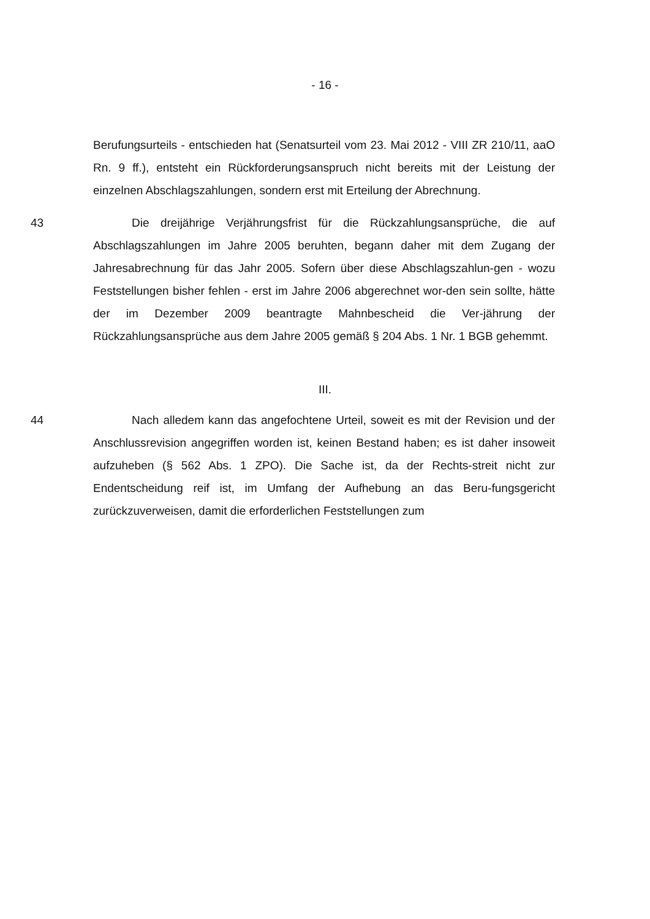- 16 -
Berufungsurteils - entschieden hat (Senatsurteil vom 23. Mai 2012 - VIII ZR 210/11, aaO Rn. 9 ff.), entsteht ein Rückforderungsanspruch nicht bereits mit der Leistung der einzelnen Abschlagszahlungen, sondern erst mit Erteilung der Abrechnung.
43 Die dreijährige Verjährungsfrist für die Rückzahlungsansprüche, die auf Abschlagszahlungen im Jahre 2005 beruhten, begann daher mit dem Zugang der Jahresabrechnung für das Jahr 2005. Sofern über diese Abschlagszahlun-gen - wozu Feststellungen bisher fehlen - erst im Jahre 2006 abgerechnet wor-den sein sollte, hätte der im Dezember 2009 beantragte Mahnbescheid die Ver-jährung der Rückzahlungsansprüche aus dem Jahre 2005 gemäß § 204 Abs. 1 Nr. 1 BGB gehemmt.
III.
44 Nach alledem kann das angefochtene Urteil, soweit es mit der Revision und der Anschlussrevision angegriffen worden ist, keinen Bestand haben; es ist daher insoweit aufzuheben (§ 562 Abs. 1 ZPO). Die Sache ist, da der Rechts-streit nicht zur Endentscheidung reif ist, im Umfang der Aufhebung an das Beru-fungsgericht zurückzuverweisen, damit die erforderlichen Feststellungen zum